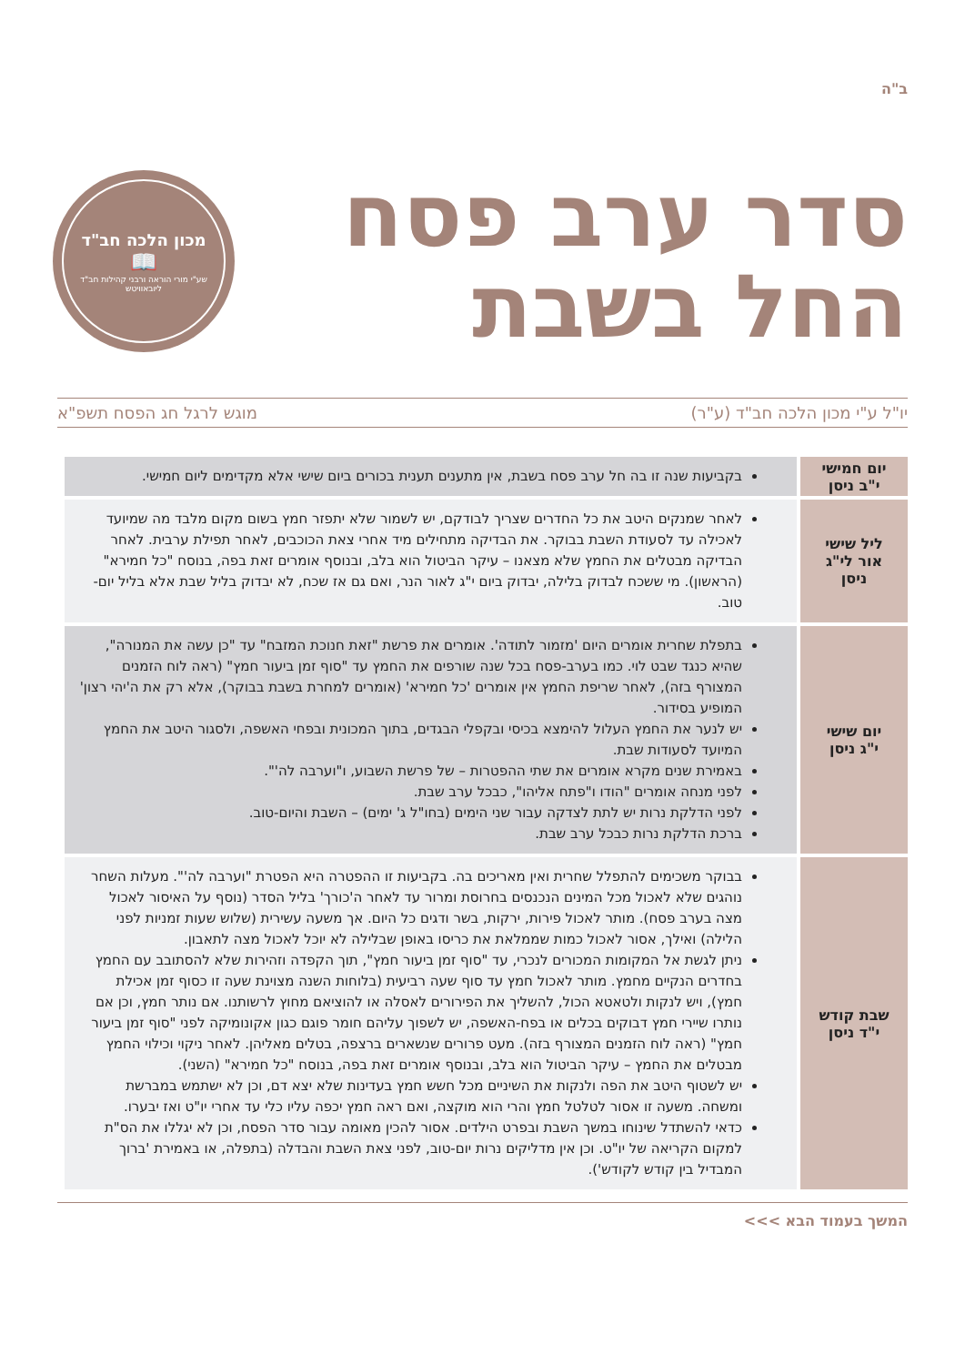ב"ה
סדר ערב פסח
החל בשבת
מכון הלכה חב"ד
📖
שע"י מורי הוראה ורבני קהילות חב"ד ליובאוויטש
יו"ל ע"י מכון הלכה חב"ד (ע"ר) מוגש לרגל חג הפסח תשפ"א
| יום חמישי י"ב ניסן | בקביעות שנה זו בה חל ערב פסח בשבת, אין מתענים תענית בכורים ביום שישי אלא מקדימים ליום חמישי. |
| ליל שישי אור לי"ג ניסן | לאחר שמנקים היטב את כל החדרים שצריך לבודקם, יש לשמור שלא יתפזר חמץ בשום מקום מלבד מה שמיועד לאכילה עד לסעודת השבת בבוקר. את הבדיקה מתחילים מיד אחרי צאת הכוכבים, לאחר תפילת ערבית. לאחר הבדיקה מבטלים את החמץ שלא מצאנו – עיקר הביטול הוא בלב, ובנוסף אומרים זאת בפה, בנוסח "כל חמירא" (הראשון). מי ששכח לבדוק בלילה, יבדוק ביום י"ג לאור הנר, ואם גם אז שכח, לא יבדוק בליל שבת אלא בליל יום-טוב. |
| יום שישי י"ג ניסן | בתפלת שחרית אומרים היום 'מזמור לתודה'. אומרים את פרשת "זאת חנוכת המזבח" עד "כן עשה את המנורה", שהיא כנגד שבט לוי. כמו בערב-פסח בכל שנה שורפים את החמץ עד "סוף זמן ביעור חמץ" (ראה לוח הזמנים המצורף בזה), לאחר שריפת החמץ אין אומרים 'כל חמירא' (אומרים למחרת בשבת בבוקר), אלא רק את ה'יהי רצון' המופיע בסידור. יש לנער את החמץ העלול להימצא בכיסי ובקפלי הבגדים, בתוך המכונית ובפחי האשפה, ולסגור היטב את החמץ המיועד לסעודות שבת. באמירת שנים מקרא אומרים את שתי ההפטרות – של פרשת השבוע, ו"וערבה לה'". לפני מנחה אומרים "הודו ו"פתח אליהו", כבכל ערב שבת. לפני הדלקת נרות יש לתת לצדקה עבור שני הימים (בחו"ל ג' ימים) – השבת והיום-טוב. ברכת הדלקת נרות כבכל ערב שבת. |
| שבת קודש י"ד ניסן | בבוקר משכימים להתפלל שחרית ואין מאריכים בה. בקביעות זו ההפטרה היא הפטרת "וערבה לה'". מעלות השחר נוהגים שלא לאכול מכל המינים הנכנסים בחרוסת ומרור עד לאחר ה'כורך' בליל הסדר (נוסף על האיסור לאכול מצה בערב פסח). מותר לאכול פירות, ירקות, בשר ודגים כל היום. אך משעה עשירית (שלוש שעות זמניות לפני הלילה) ואילך, אסור לאכול כמות שממלאת את כריסו באופן שבלילה לא יוכל לאכול מצה לתאבון. ניתן לגשת אל המקומות המכורים לנכרי, עד "סוף זמן ביעור חמץ", תוך הקפדה וזהירות שלא להסתובב עם החמץ בחדרים הנקיים מחמץ. מותר לאכול חמץ עד סוף שעה רביעית (בלוחות השנה מצוינת שעה זו כסוף זמן אכילת חמץ), ויש לנקות ולטאטא הכול, להשליך את הפירורים לאסלה או להוציאם מחוץ לרשותנו. אם נותר חמץ, וכן אם נותרו שיירי חמץ דבוקים בכלים או בפח-האשפה, יש לשפוך עליהם חומר פוגם כגון אקונומיקה לפני "סוף זמן ביעור חמץ" (ראה לוח הזמנים המצורף בזה). מעט פרורים שנשארים ברצפה, בטלים מאליהן. לאחר ניקוי וכילוי החמץ מבטלים את החמץ – עיקר הביטול הוא בלב, ובנוסף אומרים זאת בפה, בנוסח "כל חמירא" (השני). יש לשטוף היטב את הפה ולנקות את השיניים מכל חשש חמץ בעדינות שלא יצא דם, וכן לא ישתמש במברשת ומשחה. משעה זו אסור לטלטל חמץ והרי הוא מוקצה, ואם ראה חמץ יכפה עליו כלי עד אחרי יו"ט ואז יבערו. כדאי להשתדל שינוחו במשך השבת ובפרט הילדים. אסור להכין מאומה עבור סדר הפסח, וכן לא יגללו את הס"ת למקום הקריאה של יו"ט. וכן אין מדליקים נרות יום-טוב, לפני צאת השבת והבדלה (בתפלה, או באמירת 'ברוך המבדיל בין קודש לקודש'). |
המשך בעמוד הבא >>>